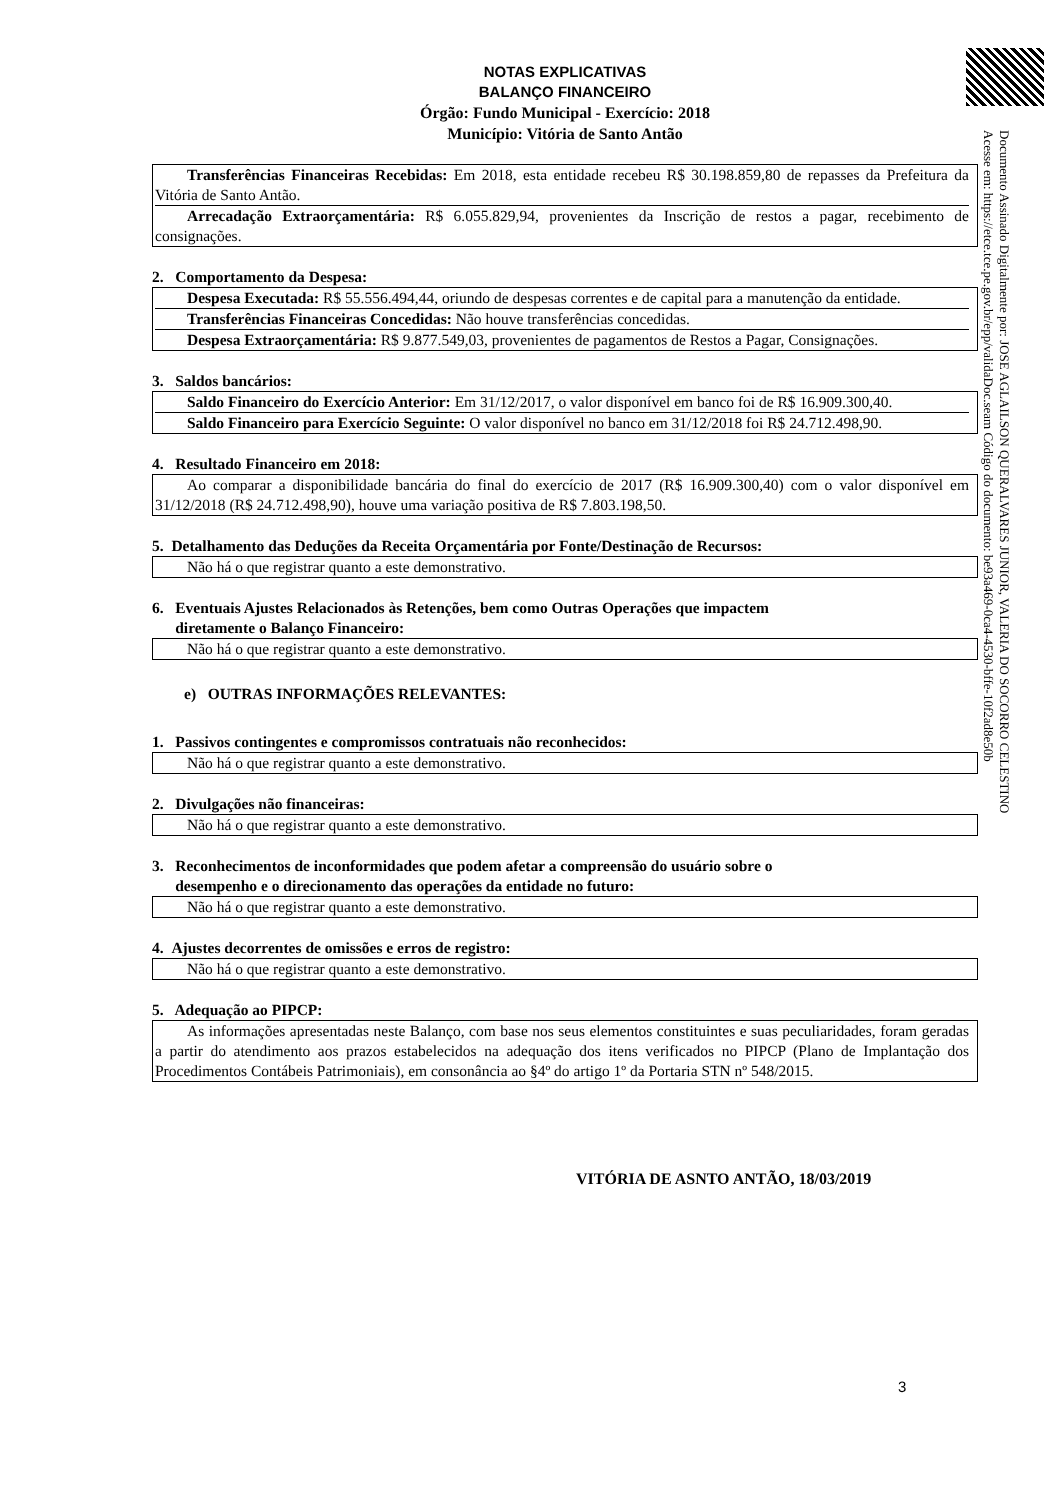Documento Assinado Digitalmente por: JOSE AGLAILSON QUERALVARES JUNIOR, VALERIA DO SOCORRO CELESTINO
Acesse em: https://etce.tce.pe.gov.br/epp/validaDoc.seam Código do documento: be93a469-0ca4-4530-bffe-10f2ad8e50b
NOTAS EXPLICATIVAS
BALANÇO FINANCEIRO
Órgão: Fundo Municipal - Exercício: 2018
Município: Vitória de Santo Antão
Transferências Financeiras Recebidas: Em 2018, esta entidade recebeu R$ 30.198.859,80 de repasses da Prefeitura da Vitória de Santo Antão.
Arrecadação Extraorçamentária: R$ 6.055.829,94, provenientes da Inscrição de restos a pagar, recebimento de consignações.
2. Comportamento da Despesa:
Despesa Executada: R$ 55.556.494,44, oriundo de despesas correntes e de capital para a manutenção da entidade.
Transferências Financeiras Concedidas: Não houve transferências concedidas.
Despesa Extraorçamentária: R$ 9.877.549,03, provenientes de pagamentos de Restos a Pagar, Consignações.
3. Saldos bancários:
Saldo Financeiro do Exercício Anterior: Em 31/12/2017, o valor disponível em banco foi de R$ 16.909.300,40.
Saldo Financeiro para Exercício Seguinte: O valor disponível no banco em 31/12/2018 foi R$ 24.712.498,90.
4. Resultado Financeiro em 2018:
Ao comparar a disponibilidade bancária do final do exercício de 2017 (R$ 16.909.300,40) com o valor disponível em 31/12/2018 (R$ 24.712.498,90), houve uma variação positiva de R$ 7.803.198,50.
5. Detalhamento das Deduções da Receita Orçamentária por Fonte/Destinação de Recursos:
Não há o que registrar quanto a este demonstrativo.
6. Eventuais Ajustes Relacionados às Retenções, bem como Outras Operações que impactem
diretamente o Balanço Financeiro:
Não há o que registrar quanto a este demonstrativo.
e) OUTRAS INFORMAÇÕES RELEVANTES:
1. Passivos contingentes e compromissos contratuais não reconhecidos:
Não há o que registrar quanto a este demonstrativo.
2. Divulgações não financeiras:
Não há o que registrar quanto a este demonstrativo.
3. Reconhecimentos de inconformidades que podem afetar a compreensão do usuário sobre o
desempenho e o direcionamento das operações da entidade no futuro:
Não há o que registrar quanto a este demonstrativo.
4. Ajustes decorrentes de omissões e erros de registro:
Não há o que registrar quanto a este demonstrativo.
5. Adequação ao PIPCP:
As informações apresentadas neste Balanço, com base nos seus elementos constituintes e suas peculiaridades, foram geradas a partir do atendimento aos prazos estabelecidos na adequação dos itens verificados no PIPCP (Plano de Implantação dos Procedimentos Contábeis Patrimoniais), em consonância ao §4º do artigo 1º da Portaria STN nº 548/2015.
VITÓRIA DE ASNTO ANTÃO, 18/03/2019
3